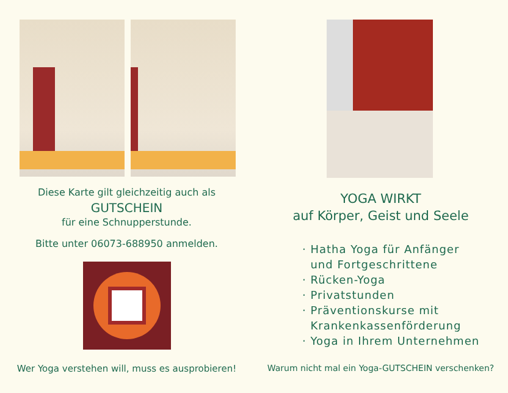Diese Karte gilt gleichzeitig auch als
GUTSCHEIN
für eine Schnupperstunde.
Bitte unter 06073-688950 anmelden.
Wer Yoga verstehen will, muss es ausprobieren!
YOGA WIRKT
auf Körper, Geist und Seele
· Hatha Yoga für Anfänger
und Fortgeschrittene
· Rücken-Yoga
· Privatstunden
· Präventionskurse mit
Krankenkassenförderung
· Yoga in Ihrem Unternehmen
Warum nicht mal ein Yoga-GUTSCHEIN verschenken?